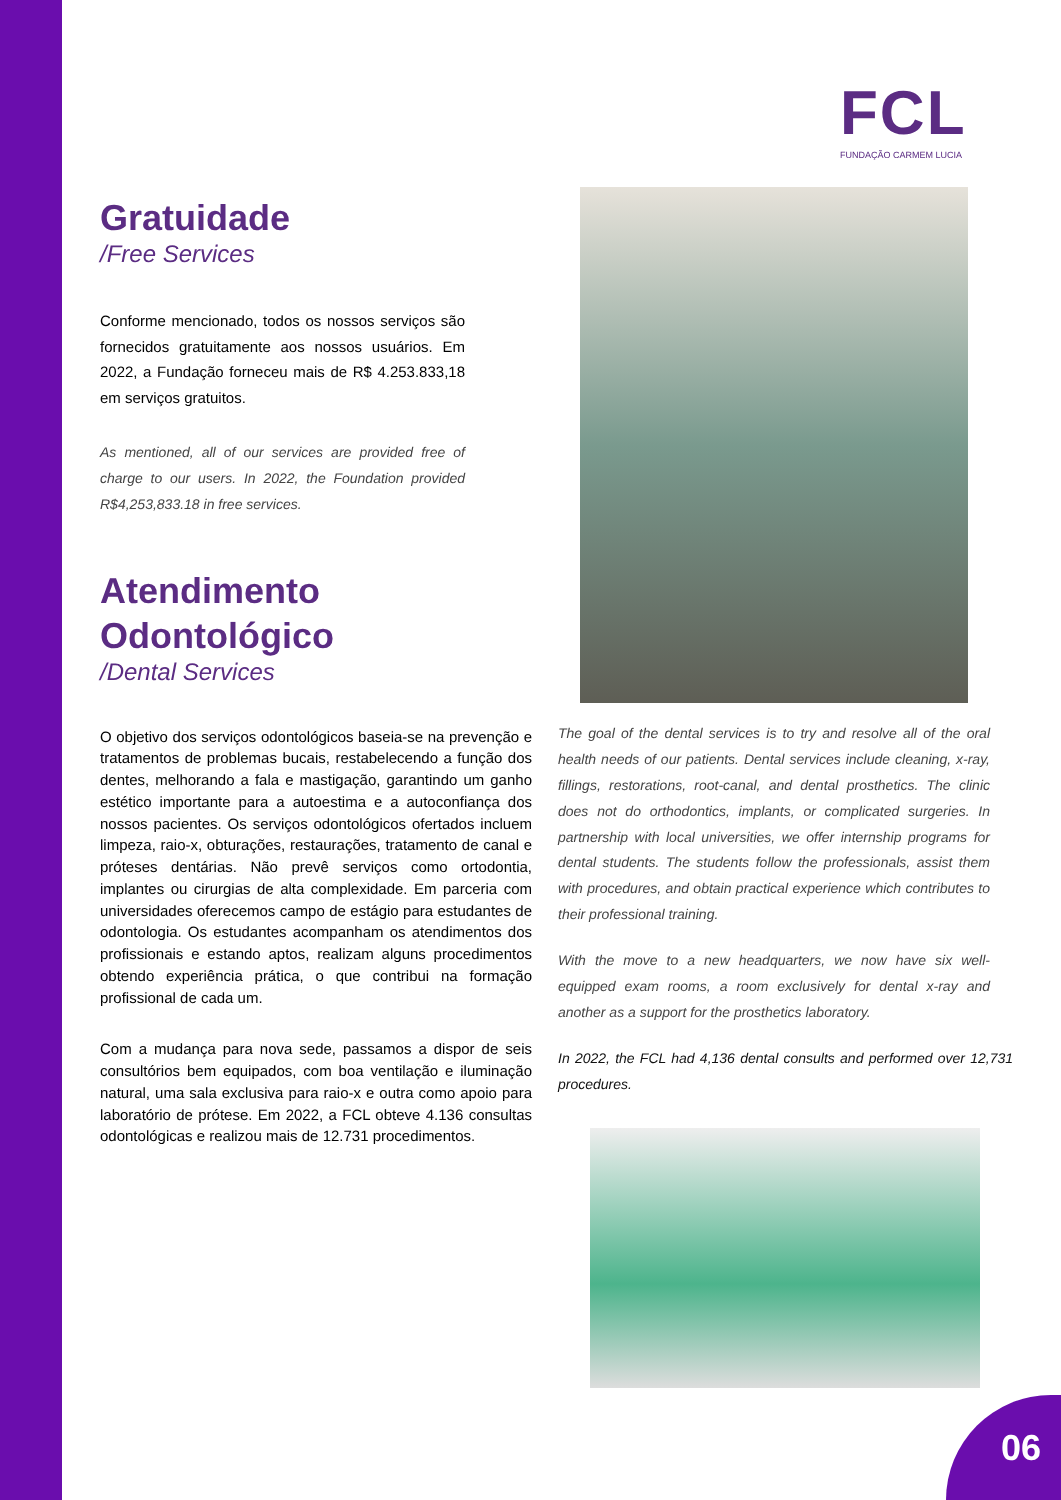FCL
FUNDAÇÃO CARMEM LUCIA
Gratuidade
/Free Services
Conforme mencionado, todos os nossos serviços são fornecidos gratuitamente aos nossos usuários. Em 2022, a Fundação forneceu mais de R$ 4.253.833,18 em serviços gratuitos.
As mentioned, all of our services are provided free of charge to our users. In 2022, the Foundation provided R$4,253,833.18 in free services.
Atendimento Odontológico
/Dental Services
O objetivo dos serviços odontológicos baseia-se na prevenção e tratamentos de problemas bucais, restabelecendo a função dos dentes, melhorando a fala e mastigação, garantindo um ganho estético importante para a autoestima e a autoconfiança dos nossos pacientes. Os serviços odontológicos ofertados incluem limpeza, raio-x, obturações, restaurações, tratamento de canal e próteses dentárias. Não prevê serviços como ortodontia, implantes ou cirurgias de alta complexidade. Em parceria com universidades oferecemos campo de estágio para estudantes de odontologia. Os estudantes acompanham os atendimentos dos profissionais e estando aptos, realizam alguns procedimentos obtendo experiência prática, o que contribui na formação profissional de cada um.
Com a mudança para nova sede, passamos a dispor de seis consultórios bem equipados, com boa ventilação e iluminação natural, uma sala exclusiva para raio-x e outra como apoio para laboratório de prótese. Em 2022, a FCL obteve 4.136 consultas odontológicas e realizou mais de 12.731 procedimentos.
The goal of the dental services is to try and resolve all of the oral health needs of our patients. Dental services include cleaning, x-ray, fillings, restorations, root-canal, and dental prosthetics. The clinic does not do orthodontics, implants, or complicated surgeries. In partnership with local universities, we offer internship programs for dental students. The students follow the professionals, assist them with procedures, and obtain practical experience which contributes to their professional training.
With the move to a new headquarters, we now have six well-equipped exam rooms, a room exclusively for dental x-ray and another as a support for the prosthetics laboratory.
In 2022, the FCL had 4,136 dental consults and performed over 12,731 procedures.
06